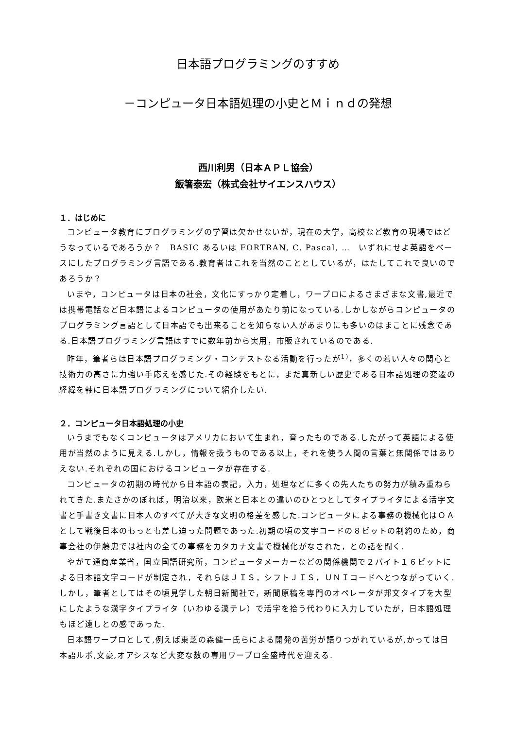日本語プログラミングのすすめ
－コンピュータ日本語処理の小史とＭｉｎｄの発想
西川利男（日本ＡＰＬ協会）
飯箸泰宏（株式会社サイエンスハウス）
１．はじめに
コンピュータ教育にプログラミングの学習は欠かせないが，現在の大学，高校など教育の現場ではどうなっているであろうか？　BASIC あるいは FORTRAN, C, Pascal, …　いずれにせよ英語をベースにしたプログラミング言語である.教育者はこれを当然のこととしているが，はたしてこれで良いのであろうか？
いまや，コンピュータは日本の社会，文化にすっかり定着し，ワープロによるさまざまな文書,最近では携帯電話など日本語によるコンピュータの使用があたり前になっている.しかしながらコンピュータのプログラミング言語として日本語でも出来ることを知らない人があまりにも多いのはまことに残念である.日本語プログラミング言語はすでに数年前から実用，市販されているのである.
昨年，筆者らは日本語プログラミング・コンテストなる活動を行ったが<sup>1)</sup>，多くの若い人々の関心と技術力の高さに力強い手応えを感じた.その経験をもとに，まだ真新しい歴史である日本語処理の変遷の経緯を軸に日本語プログラミングについて紹介したい.
２．コンピュータ日本語処理の小史
いうまでもなくコンピュータはアメリカにおいて生まれ，育ったものである.したがって英語による使用が当然のように見える.しかし，情報を扱うものである以上，それを使う人間の言葉と無関係ではありえない.それぞれの国におけるコンピュータが存在する.
コンピュータの初期の時代から日本語の表記，入力，処理などに多くの先人たちの努力が積み重ねられてきた.またさかのぼれば，明治以来，欧米と日本との違いのひとつとしてタイプライタによる活字文書と手書き文書に日本人のすべてが大きな文明の格差を感した.コンピュータによる事務の機械化はＯＡとして戦後日本のもっとも差し迫った問題であった.初期の頃の文字コードの８ビットの制約のため，商事会社の伊藤忠では社内の全ての事務をカタカナ文書で機械化がなされた，との話を聞く.
やがて通商産業省，国立国語研究所，コンピュータメーカーなどの関係機関で２バイト１６ビットによる日本語文字コードが制定され，それらはＪＩＳ，シフトＪＩＳ，ＵＮＩコードへとつながっていく.しかし，筆者としてはその頃見学した朝日新聞社で，新聞原稿を専門のオペレータが邦文タイプを大型にしたような漢字タイプライタ（いわゆる漢テレ）で活字を拾う代わりに入力していたが，日本語処理もほど遠しとの感であった.
日本語ワープロとして,例えば東芝の森健一氏らによる開発の苦労が語りつがれているが,かっては日本語ルポ,文豪,オアシスなど大変な数の専用ワープロ全盛時代を迎える.